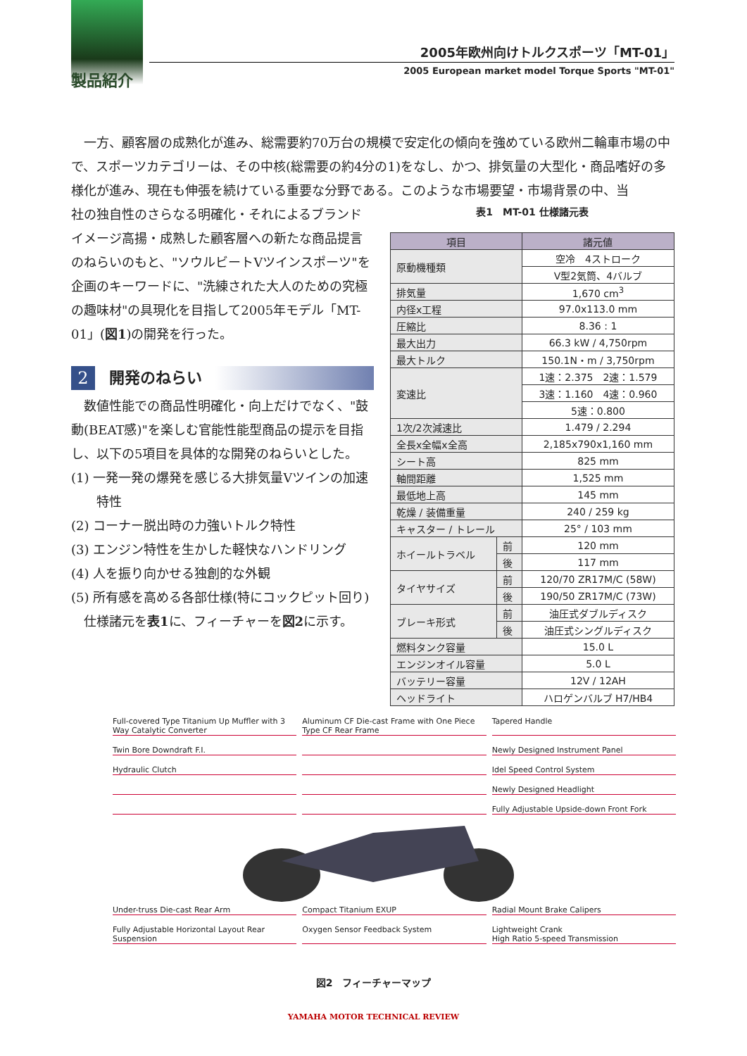製品紹介
2005年欧州向けトルクスポーツ「MT-01」
2005 European market model Torque Sports "MT-01"
　一方、顧客層の成熟化が進み、総需要約70万台の規模で安定化の傾向を強めている欧州二輪車市場の中で、スポーツカテゴリーは、その中核(総需要の約4分の1)をなし、かつ、排気量の大型化・商品嗜好の多様化が進み、現在も伸張を続けている重要な分野である。このような市場要望・市場背景の中、当
社の独自性のさらなる明確化・それによるブランドイメージ高揚・成熟した顧客層への新たな商品提言のねらいのもと、"ソウルビートVツインスポーツ"を企画のキーワードに、"洗練された大人のための究極の趣味材"の具現化を目指して2005年モデル「MT-01」(図1)の開発を行った。
2
開発のねらい
　数値性能での商品性明確化・向上だけでなく、"鼓動(BEAT感)"を楽しむ官能性能型商品の提示を目指し、以下の5項目を具体的な開発のねらいとした。
(1) 一発一発の爆発を感じる大排気量Vツインの加速
　　特性
(2) コーナー脱出時の力強いトルク特性
(3) エンジン特性を生かした軽快なハンドリング
(4) 人を振り向かせる独創的な外観
(5) 所有感を高める各部仕様(特にコックピット回り)
　仕様諸元を表1に、フィーチャーを図2に示す。
表1　MT-01 仕様諸元表
| 項目 | | 諸元値 |
| --- | --- | --- |
| 原動機種類 | | 空冷 4ストローク |
| | | V型2気筒、4バルブ |
| 排気量 | | 1,670 cm<sup>3</sup> |
| 内径x工程 | | 97.0x113.0 mm |
| 圧縮比 | | 8.36 : 1 |
| 最大出力 | | 66.3 kW / 4,750rpm |
| 最大トルク | | 150.1N・m / 3,750rpm |
| 変速比 | | 1速：2.375 2速：1.579 |
| | | 3速：1.160 4速：0.960 |
| | | 5速：0.800 |
| 1次/2次減速比 | | 1.479 / 2.294 |
| 全長x全幅x全高 | | 2,185x790x1,160 mm |
| シート高 | | 825 mm |
| 軸間距離 | | 1,525 mm |
| 最低地上高 | | 145 mm |
| 乾燥 / 装備重量 | | 240 / 259 kg |
| キャスター / トレール | | 25° / 103 mm |
| ホイールトラベル | 前 | 120 mm |
| | 後 | 117 mm |
| タイヤサイズ | 前 | 120/70 ZR17M/C (58W) |
| | 後 | 190/50 ZR17M/C (73W) |
| ブレーキ形式 | 前 | 油圧式ダブルディスク |
| | 後 | 油圧式シングルディスク |
| 燃料タンク容量 | | 15.0 L |
| エンジンオイル容量 | | 5.0 L |
| バッテリー容量 | | 12V / 12AH |
| ヘッドライト | | ハロゲンバルブ H7/HB4 |
Full-covered Type Titanium Up Muffler with 3 Way Catalytic Converter
Aluminum CF Die-cast Frame with One Piece Type CF Rear Frame
Tapered Handle
Twin Bore Downdraft F.I.
Newly Designed Instrument Panel
Hydraulic Clutch
Idel Speed Control System
Newly Designed Headlight
Fully Adjustable Upside-down Front Fork
Under-truss Die-cast Rear Arm
Compact Titanium EXUP
Radial Mount Brake Calipers
Fully Adjustable Horizontal Layout Rear Suspension
Oxygen Sensor Feedback System
Lightweight Crank
High Ratio 5-speed Transmission
図2　フィーチャーマップ
YAMAHA MOTOR TECHNICAL REVIEW